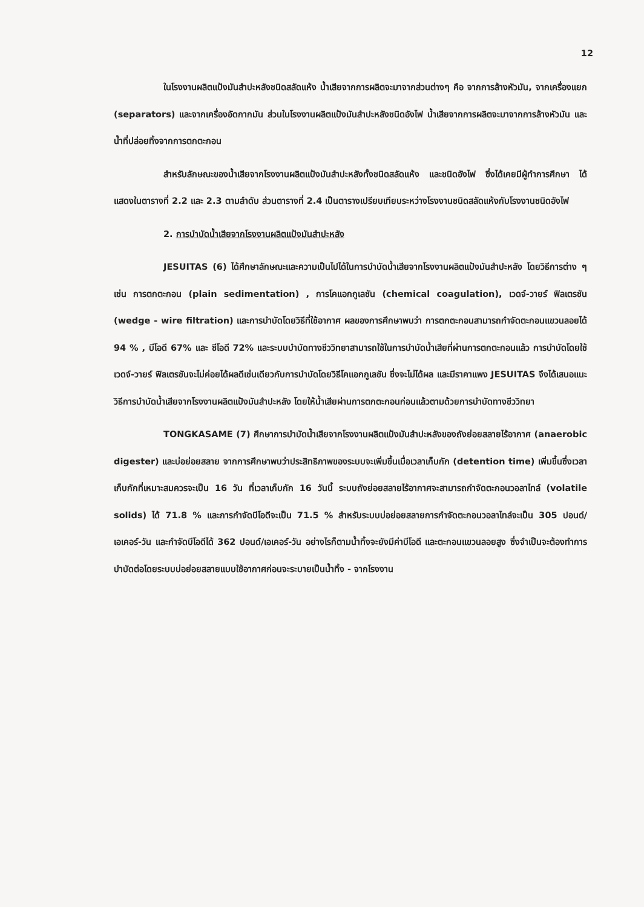12
ในโรงงานผลิตแป้งมันสำปะหลังชนิดสลัดแห้ง น้ำเสียจากการผลิตจะมาจากส่วนต่างๆ คือ จากการล้างหัวมัน, จากเครื่องแยก (separators) และจากเครื่องอัดกากมัน ส่วนในโรงงานผลิตแป้งมันสำปะหลังชนิดอังไฟ น้ำเสียจากการผลิตจะมาจากการล้างหัวมัน และน้ำที่ปล่อยทิ้งจากการตกตะกอน
สำหรับลักษณะของน้ำเสียจากโรงงานผลิตแป้งมันสำปะหลังทั้งชนิดสลัดแห้ง และชนิดอังไฟ ซึ่งได้เคยมีผู้ทำการศึกษา ได้แสดงในตารางที่ 2.2 และ 2.3 ตามลำดับ ส่วนตารางที่ 2.4 เป็นตารางเปรียบเทียบระหว่างโรงงานชนิดสลัดแห้งกับโรงงานชนิดอังไฟ
2. การบำบัดน้ำเสียจากโรงงานผลิตแป้งมันสำปะหลัง
JESUITAS (6) ได้ศึกษาลักษณะและความเป็นไปได้ในการบำบัดน้ำเสียจากโรงงานผลิตแป้งมันสำปะหลัง โดยวิธีการต่าง ๆ เช่น การตกตะกอน (plain sedimentation) , การโคแอกกูเลชัน (chemical coagulation), เวดจ์-วายร์ ฟิลเตรชัน (wedge - wire filtration) และการบำบัดโดยวิธีที่ใช้อากาศ ผลของการศึกษาพบว่า การตกตะกอนสามารถกำจัดตะกอนแขวนลอยได้ 94 % , บีโอดี 67% และ ซีโอดี 72% และระบบบำบัดทางชีววิทยาสามารถใช้ในการบำบัดน้ำเสียที่ผ่านการตกตะกอนแล้ว การบำบัดโดยใช้เวดจ์-วายร์ ฟิลเตรชันจะไม่ค่อยได้ผลดีเช่นเดียวกับการบำบัดโดยวิธีโคแอกกูเลชัน ซึ่งจะไม่ได้ผล และมีราคาแพง JESUITAS จึงได้เสนอแนะวิธีการบำบัดน้ำเสียจากโรงงานผลิตแป้งมันสำปะหลัง โดยให้น้ำเสียผ่านการตกตะกอนก่อนแล้วตามด้วยการบำบัดทางชีววิทยา
TONGKASAME (7) ศึกษาการบำบัดน้ำเสียจากโรงงานผลิตแป้งมันสำปะหลังของถังย่อยสลายไร้อากาศ (anaerobic digester) และบ่อย่อยสลาย จากการศึกษาพบว่าประสิทธิภาพของระบบจะเพิ่มขึ้นเมื่อเวลาเก็บกัก (detention time) เพิ่มขึ้นซึ่งเวลาเก็บกักที่เหมาะสมควรจะเป็น 16 วัน ที่เวลาเก็บกัก 16 วันนี้ ระบบถังย่อยสลายไร้อากาศจะสามารถกำจัดตะกอนวอลาไทล์ (volatile solids) ได้ 71.8 % และการกำจัดบีโอดีจะเป็น 71.5 % สำหรับระบบบ่อย่อยสลายการกำจัดตะกอนวอลาไทล์จะเป็น 305 ปอนด์/เอเคอร์-วัน และกำจัดบีโอดีได้ 362 ปอนด์/เอเคอร์-วัน อย่างไรก็ตามน้ำทิ้งจะยังมีค่าบีโอดี และตะกอนแขวนลอยสูง ซึ่งจำเป็นจะต้องทำการบำบัดต่อโดยระบบบ่อย่อยสลายแบบใช้อากาศก่อนจะระบายเป็นน้ำทิ้ง - จากโรงงาน